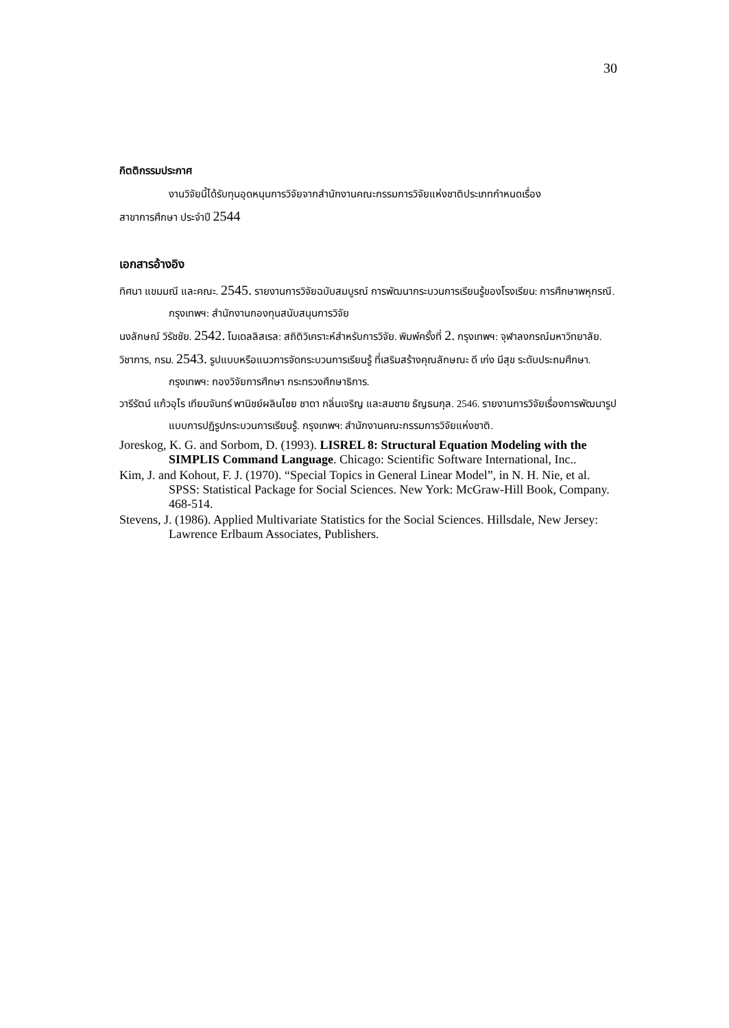30
กิตติกรรมประกาศ
งานวิจัยนี้ได้รับทุนอุดหนุนการวิจัยจากสำนักงานคณะกรรมการวิจัยแห่งชาติประเภทกำหนดเรื่อง
สาขาการศึกษา ประจำปี 2544
เอกสารอ้างอิง
ทิศนา แขมมณี และคณะ. 2545. รายงานการวิจัยฉบับสมบูรณ์ การพัฒนากระบวนการเรียนรู้ของโรงเรียน: การศึกษาพหุกรณี. กรุงเทพฯ: สำนักงานกองทุนสนับสนุนการวิจัย
นงลักษณ์ วิรัชชัย. 2542. โมเดลลิสเรล: สถิติวิเคราะห์สำหรับการวิจัย. พิมพ์ครั้งที่ 2. กรุงเทพฯ: จุฬาลงกรณ์มหาวิทยาลัย.
วิชาการ, กรม. 2543. รูปแบบหรือแนวการจัดกระบวนการเรียนรู้ ที่เสริมสร้างคุณลักษณะ ดี เก่ง มีสุข ระดับประถมศึกษา. กรุงเทพฯ: กองวิจัยการศึกษา กระทรวงศึกษาธิการ.
วารีรัตน์ แก้วอุไร เทียมจันทร์ พานิชย์ผลินไชย ชาดา กลิ่นเจริญ และสมชาย ธัญธนกุล. 2546. รายงานการวิจัยเรื่องการพัฒนารูปแบบการปฏิรูปกระบวนการเรียนรู้. กรุงเทพฯ: สำนักงานคณะกรรมการวิจัยแห่งชาติ.
Joreskog, K. G. and Sorbom, D. (1993). LISREL 8: Structural Equation Modeling with the SIMPLIS Command Language. Chicago: Scientific Software International, Inc..
Kim, J. and Kohout, F. J. (1970). “Special Topics in General Linear Model”, in N. H. Nie, et al. SPSS: Statistical Package for Social Sciences. New York: McGraw-Hill Book, Company. 468-514.
Stevens, J. (1986). Applied Multivariate Statistics for the Social Sciences. Hillsdale, New Jersey: Lawrence Erlbaum Associates, Publishers.